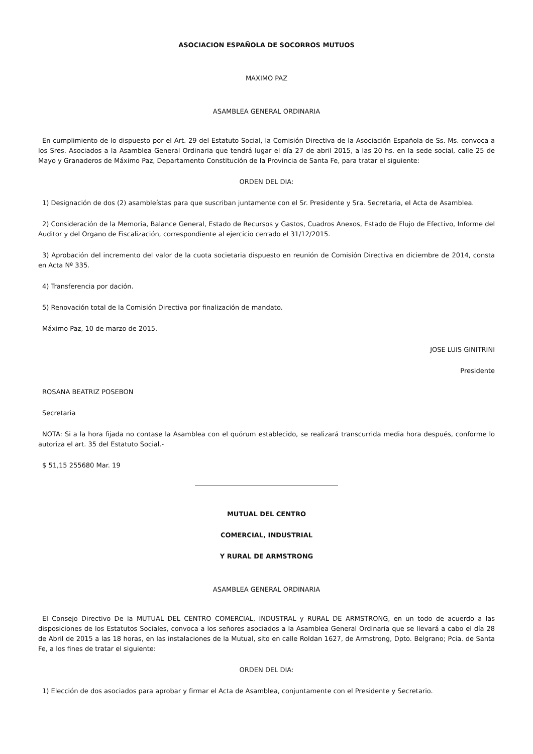ASOCIACION ESPAÑOLA DE SOCORROS MUTUOS
MAXIMO PAZ
ASAMBLEA GENERAL ORDINARIA
En cumplimiento de lo dispuesto por el Art. 29 del Estatuto Social, la Comisión Directiva de la Asociación Española de Ss. Ms. convoca a los Sres. Asociados a la Asamblea General Ordinaria que tendrá lugar el día 27 de abril 2015, a las 20 hs. en la sede social, calle 25 de Mayo y Granaderos de Máximo Paz, Departamento Constitución de la Provincia de Santa Fe, para tratar el siguiente:
ORDEN DEL DIA:
1) Designación de dos (2) asambleístas para que suscriban juntamente con el Sr. Presidente y Sra. Secretaria, el Acta de Asamblea.
2) Consideración de la Memoria, Balance General, Estado de Recursos y Gastos, Cuadros Anexos, Estado de Flujo de Efectivo, Informe del Auditor y del Organo de Fiscalización, correspondiente al ejercicio cerrado el 31/12/2015.
3) Aprobación del incremento del valor de la cuota societaria dispuesto en reunión de Comisión Directiva en diciembre de 2014, consta en Acta Nº 335.
4) Transferencia por dación.
5) Renovación total de la Comisión Directiva por finalización de mandato.
Máximo Paz, 10 de marzo de 2015.
JOSE LUIS GINITRINI
Presidente
ROSANA BEATRIZ POSEBON
Secretaria
NOTA: Si a la hora fijada no contase la Asamblea con el quórum establecido, se realizará transcurrida media hora después, conforme lo autoriza el art. 35 del Estatuto Social.-
$ 51,15 255680 Mar. 19
MUTUAL DEL CENTRO
COMERCIAL, INDUSTRIAL
Y RURAL DE ARMSTRONG
ASAMBLEA GENERAL ORDINARIA
El Consejo Directivo De la MUTUAL DEL CENTRO COMERCIAL, INDUSTRAL y RURAL DE ARMSTRONG, en un todo de acuerdo a las disposiciones de los Estatutos Sociales, convoca a los señores asociados a la Asamblea General Ordinaria que se llevará a cabo el día 28 de Abril de 2015 a las 18 horas, en las instalaciones de la Mutual, sito en calle Roldan 1627, de Armstrong, Dpto. Belgrano; Pcia. de Santa Fe, a los fines de tratar el siguiente:
ORDEN DEL DIA:
1) Elección de dos asociados para aprobar y firmar el Acta de Asamblea, conjuntamente con el Presidente y Secretario.